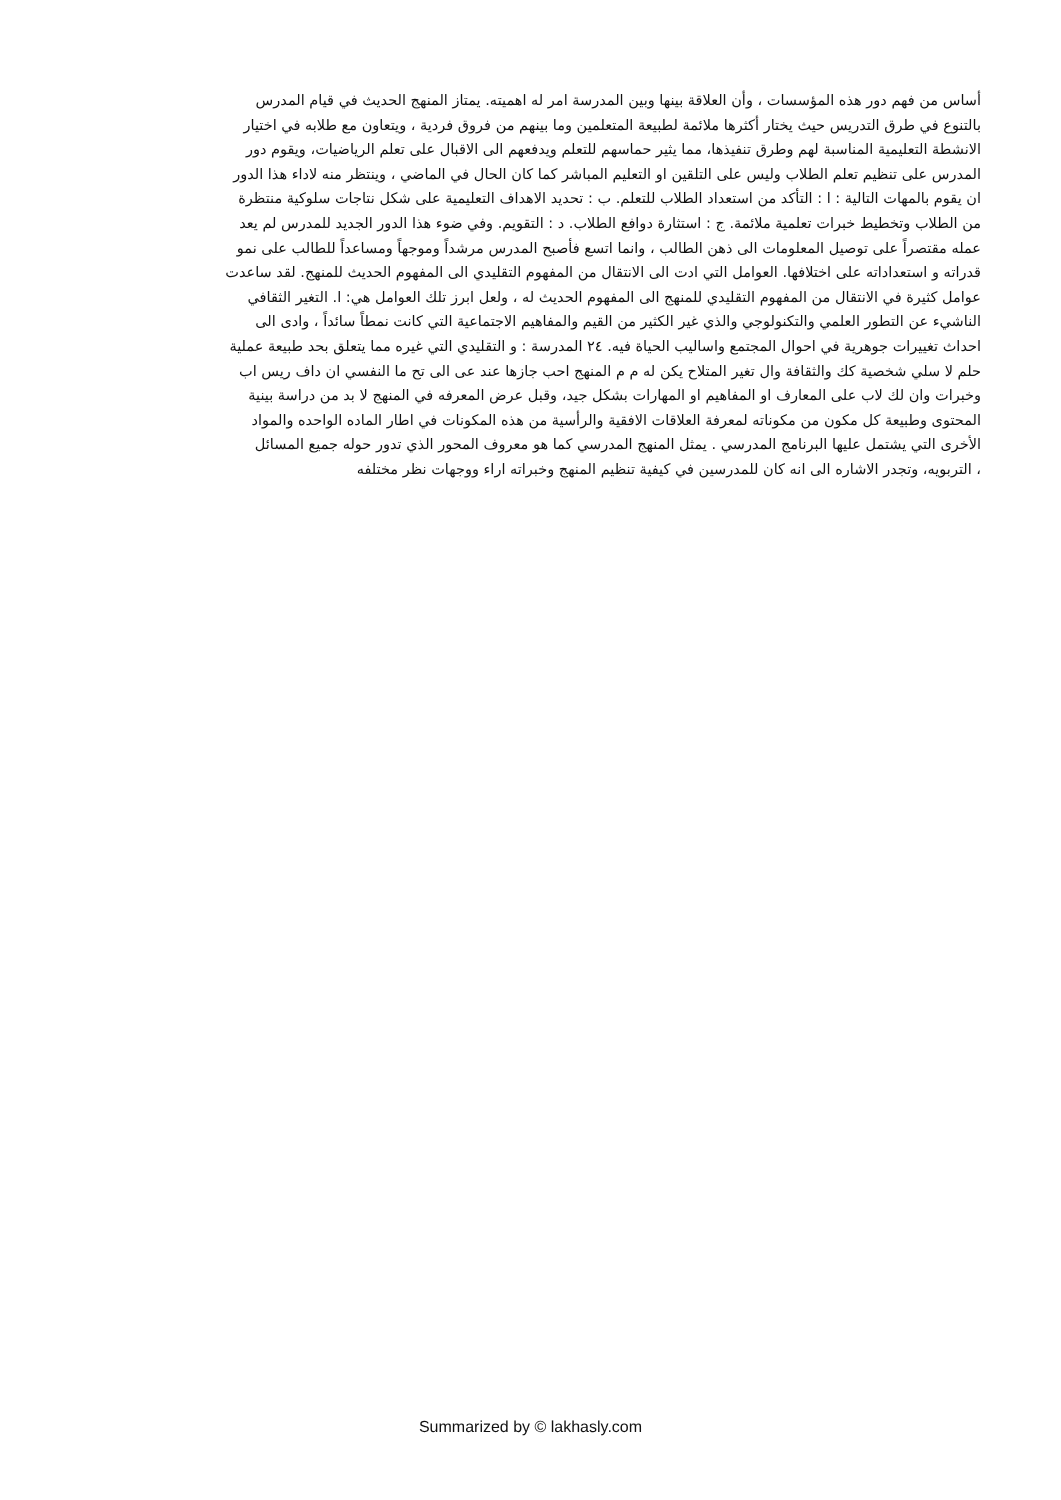أساس من فهم دور هذه المؤسسات ، وأن العلاقة بينها وبين المدرسة امر له اهميته. يمتاز المنهج الحديث في قيام المدرس
بالتنوع في طرق التدريس حيث يختار أكثرها ملائمة لطبيعة المتعلمين وما بينهم من فروق فردية ، ويتعاون مع طلابه في اختيار
الانشطة التعليمية المناسبة لهم وطرق تنفيذها، مما يثير حماسهم للتعلم ويدفعهم الى الاقبال على تعلم الرياضيات، ويقوم دور
المدرس على تنظيم تعلم الطلاب وليس على التلقين او التعليم المباشر كما كان الحال في الماضي ، وينتظر منه لاداء هذا الدور
ان يقوم بالمهات التالية : ا : التأكد من استعداد الطلاب للتعلم. ب : تحديد الاهداف التعليمية على شكل نتاجات سلوكية منتظرة
من الطلاب وتخطيط خبرات تعلمية ملائمة. ج : استثارة دوافع الطلاب. د : التقويم. وفي ضوء هذا الدور الجديد للمدرس لم يعد
عمله مقتصراً على توصيل المعلومات الى ذهن الطالب ، وانما اتسع فأصبح المدرس مرشداً وموجهاً ومساعداً للطالب على نمو
قدراته و استعداداته على اختلافها. العوامل التي ادت الى الانتقال من المفهوم التقليدي الى المفهوم الحديث للمنهج. لقد ساعدت
عوامل كثيرة في الانتقال من المفهوم التقليدي للمنهج الى المفهوم الحديث له ، ولعل ابرز تلك العوامل هي: ا. التغير الثقافي
الناشيء عن التطور العلمي والتكنولوجي والذي غير الكثير من القيم والمفاهيم الاجتماعية التي كانت نمطاً سائداً ، وادى الى
احداث تغييرات جوهرية في احوال المجتمع واساليب الحياة فيه. ٢٤ المدرسة : و التقليدي التي غيره مما يتعلق بحد طبيعة عملية
حلم لا سلي شخصية كك والثقافة وال تغير المتلاح يكن له م م المنهج احب جازها عند عى الى تح ما النفسي ان داف ريس اب
وخبرات وان لك لاب على المعارف او المفاهيم او المهارات بشكل جيد، وقبل عرض المعرفه في المنهج لا بد من دراسة بينية
المحتوى وطبيعة كل مكون من مكوناته لمعرفة العلاقات الافقية والرأسية من هذه المكونات في اطار الماده الواحده والمواد
الأخرى التي يشتمل عليها البرنامج المدرسي . يمثل المنهج المدرسي كما هو معروف المحور الذي تدور حوله جميع المسائل
، التربويه، وتجدر الاشاره الى انه كان للمدرسين في كيفية تنظيم المنهج وخبراته اراء ووجهات نظر مختلفه
Summarized by © lakhasly.com